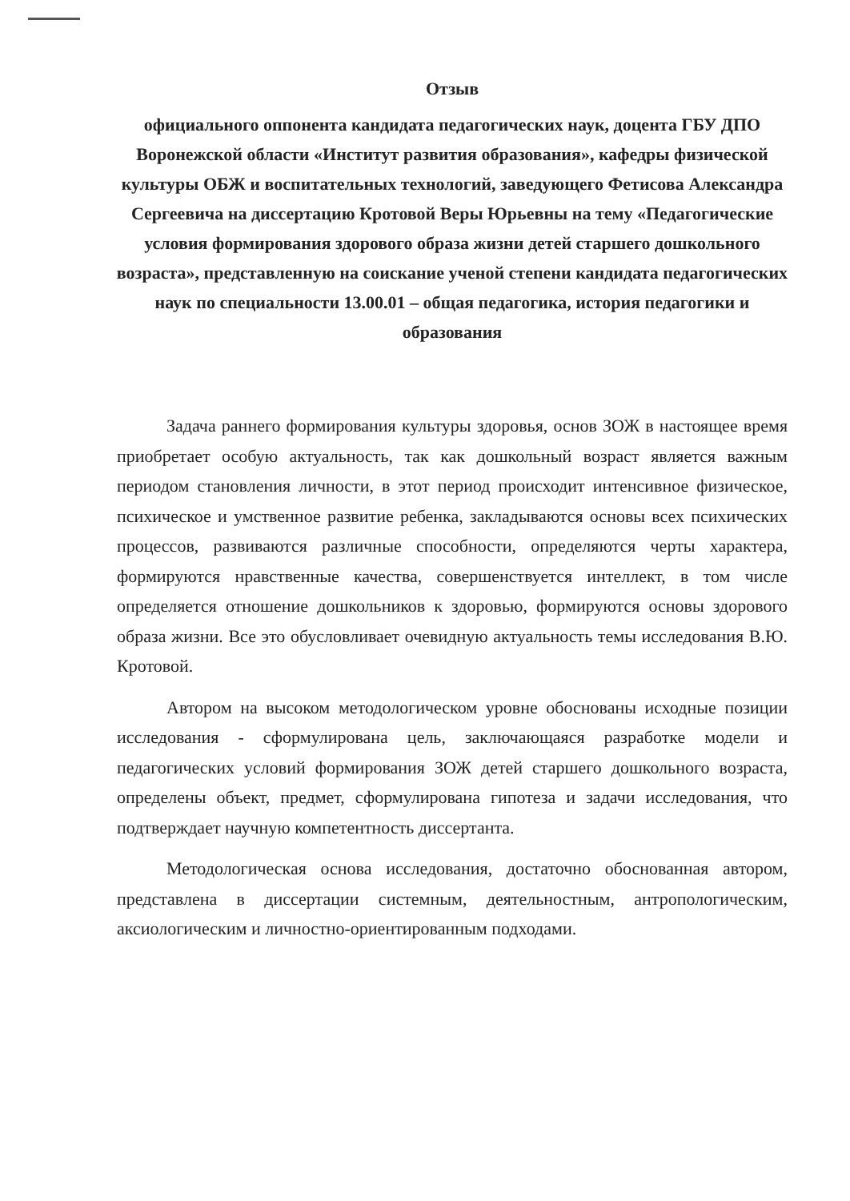Отзыв
официального оппонента кандидата педагогических наук, доцента ГБУ ДПО Воронежской области «Институт развития образования», кафедры физической культуры ОБЖ и воспитательных технологий, заведующего Фетисова Александра Сергеевича на диссертацию Кротовой Веры Юрьевны на тему «Педагогические условия формирования здорового образа жизни детей старшего дошкольного возраста», представленную на соискание ученой степени кандидата педагогических наук по специальности 13.00.01 – общая педагогика, история педагогики и образования
Задача раннего формирования культуры здоровья, основ ЗОЖ в настоящее время приобретает особую актуальность, так как дошкольный возраст является важным периодом становления личности, в этот период происходит интенсивное физическое, психическое и умственное развитие ребенка, закладываются основы всех психических процессов, развиваются различные способности, определяются черты характера, формируются нравственные качества, совершенствуется интеллект, в том числе определяется отношение дошкольников к здоровью, формируются основы здорового образа жизни. Все это обусловливает очевидную актуальность темы исследования В.Ю. Кротовой.
Автором на высоком методологическом уровне обоснованы исходные позиции исследования - сформулирована цель, заключающаяся разработке модели и педагогических условий формирования ЗОЖ детей старшего дошкольного возраста, определены объект, предмет, сформулирована гипотеза и задачи исследования, что подтверждает научную компетентность диссертанта.
Методологическая основа исследования, достаточно обоснованная автором, представлена в диссертации системным, деятельностным, антропологическим, аксиологическим и личностно-ориентированным подходами.